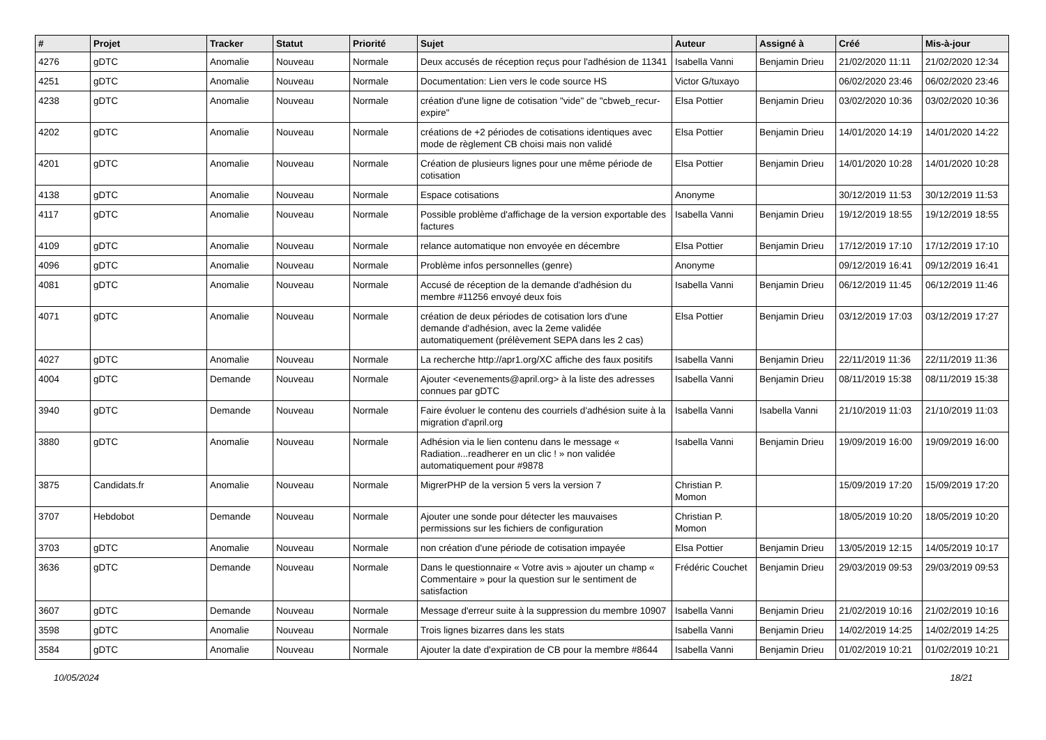| # | Projet | Tracker | Statut | Priorité | Sujet | Auteur | Assigné à | Créé | Mis-à-jour |
| --- | --- | --- | --- | --- | --- | --- | --- | --- | --- |
| 4276 | gDTC | Anomalie | Nouveau | Normale | Deux accusés de réception reçus pour l'adhésion de 11341 | Isabella Vanni | Benjamin Drieu | 21/02/2020 11:11 | 21/02/2020 12:34 |
| 4251 | gDTC | Anomalie | Nouveau | Normale | Documentation: Lien vers le code source HS | Victor G/tuxayo | | 06/02/2020 23:46 | 06/02/2020 23:46 |
| 4238 | gDTC | Anomalie | Nouveau | Normale | création d'une ligne de cotisation "vide" de "cbweb_recur-expire" | Elsa Pottier | Benjamin Drieu | 03/02/2020 10:36 | 03/02/2020 10:36 |
| 4202 | gDTC | Anomalie | Nouveau | Normale | créations de +2 périodes de cotisations identiques avec mode de règlement CB choisi mais non validé | Elsa Pottier | Benjamin Drieu | 14/01/2020 14:19 | 14/01/2020 14:22 |
| 4201 | gDTC | Anomalie | Nouveau | Normale | Création de plusieurs lignes pour une même période de cotisation | Elsa Pottier | Benjamin Drieu | 14/01/2020 10:28 | 14/01/2020 10:28 |
| 4138 | gDTC | Anomalie | Nouveau | Normale | Espace cotisations | Anonyme | | 30/12/2019 11:53 | 30/12/2019 11:53 |
| 4117 | gDTC | Anomalie | Nouveau | Normale | Possible problème d'affichage de la version exportable des factures | Isabella Vanni | Benjamin Drieu | 19/12/2019 18:55 | 19/12/2019 18:55 |
| 4109 | gDTC | Anomalie | Nouveau | Normale | relance automatique non envoyée en décembre | Elsa Pottier | Benjamin Drieu | 17/12/2019 17:10 | 17/12/2019 17:10 |
| 4096 | gDTC | Anomalie | Nouveau | Normale | Problème infos personnelles (genre) | Anonyme | | 09/12/2019 16:41 | 09/12/2019 16:41 |
| 4081 | gDTC | Anomalie | Nouveau | Normale | Accusé de réception de la demande d'adhésion du membre #11256 envoyé deux fois | Isabella Vanni | Benjamin Drieu | 06/12/2019 11:45 | 06/12/2019 11:46 |
| 4071 | gDTC | Anomalie | Nouveau | Normale | création de deux périodes de cotisation lors d'une demande d'adhésion, avec la 2eme validée automatiquement (prélèvement SEPA dans les 2 cas) | Elsa Pottier | Benjamin Drieu | 03/12/2019 17:03 | 03/12/2019 17:27 |
| 4027 | gDTC | Anomalie | Nouveau | Normale | La recherche http://apr1.org/XC affiche des faux positifs | Isabella Vanni | Benjamin Drieu | 22/11/2019 11:36 | 22/11/2019 11:36 |
| 4004 | gDTC | Demande | Nouveau | Normale | Ajouter <evenements@april.org> à la liste des adresses connues par gDTC | Isabella Vanni | Benjamin Drieu | 08/11/2019 15:38 | 08/11/2019 15:38 |
| 3940 | gDTC | Demande | Nouveau | Normale | Faire évoluer le contenu des courriels d'adhésion suite à la migration d'april.org | Isabella Vanni | Isabella Vanni | 21/10/2019 11:03 | 21/10/2019 11:03 |
| 3880 | gDTC | Anomalie | Nouveau | Normale | Adhésion via le lien contenu dans le message « Radiation...readherer en un clic ! » non validée automatiquement pour #9878 | Isabella Vanni | Benjamin Drieu | 19/09/2019 16:00 | 19/09/2019 16:00 |
| 3875 | Candidats.fr | Anomalie | Nouveau | Normale | MigrerPHP de la version 5 vers la version 7 | Christian P. Momon | | 15/09/2019 17:20 | 15/09/2019 17:20 |
| 3707 | Hebdobot | Demande | Nouveau | Normale | Ajouter une sonde pour détecter les mauvaises permissions sur les fichiers de configuration | Christian P. Momon | | 18/05/2019 10:20 | 18/05/2019 10:20 |
| 3703 | gDTC | Anomalie | Nouveau | Normale | non création d'une période de cotisation impayée | Elsa Pottier | Benjamin Drieu | 13/05/2019 12:15 | 14/05/2019 10:17 |
| 3636 | gDTC | Demande | Nouveau | Normale | Dans le questionnaire « Votre avis » ajouter un champ « Commentaire » pour la question sur le sentiment de satisfaction | Frédéric Couchet | Benjamin Drieu | 29/03/2019 09:53 | 29/03/2019 09:53 |
| 3607 | gDTC | Demande | Nouveau | Normale | Message d'erreur suite à la suppression du membre 10907 | Isabella Vanni | Benjamin Drieu | 21/02/2019 10:16 | 21/02/2019 10:16 |
| 3598 | gDTC | Anomalie | Nouveau | Normale | Trois lignes bizarres dans les stats | Isabella Vanni | Benjamin Drieu | 14/02/2019 14:25 | 14/02/2019 14:25 |
| 3584 | gDTC | Anomalie | Nouveau | Normale | Ajouter la date d'expiration de CB pour la membre #8644 | Isabella Vanni | Benjamin Drieu | 01/02/2019 10:21 | 01/02/2019 10:21 |
10/05/2024 18/21